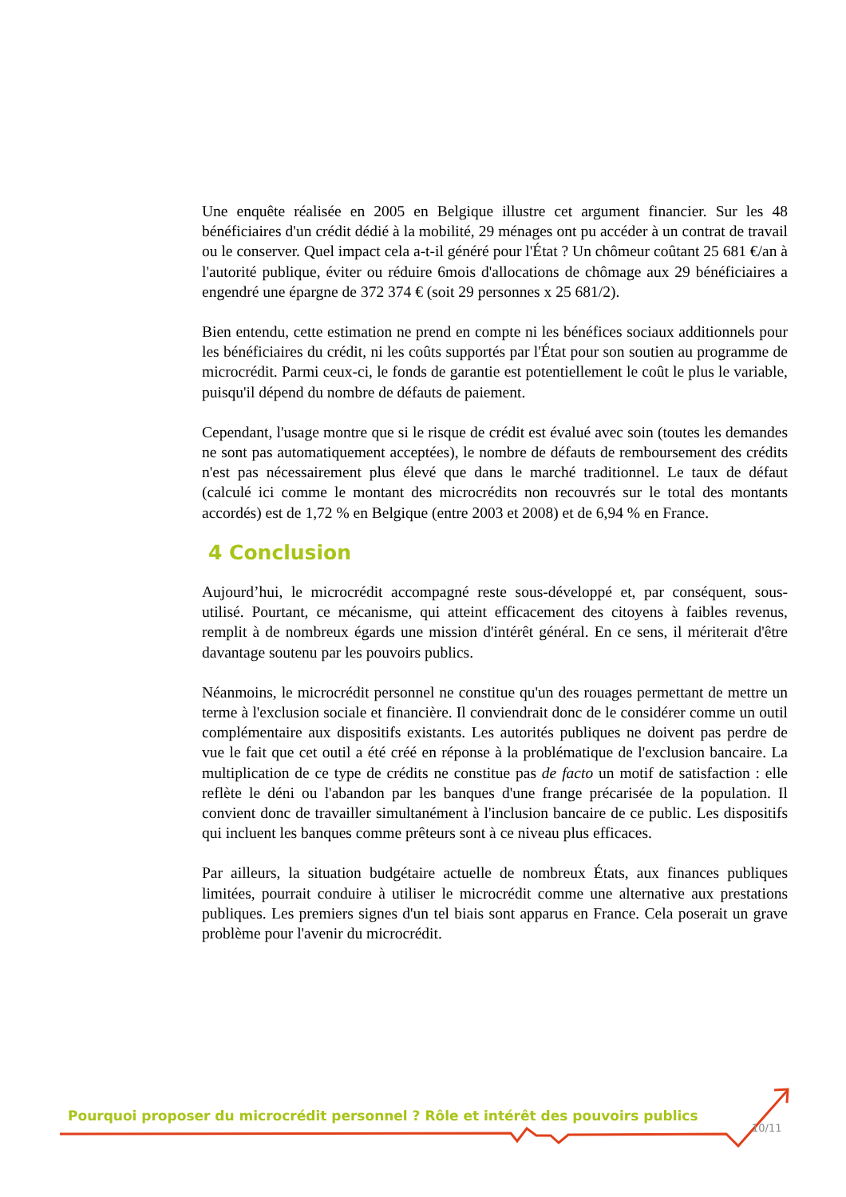Une enquête réalisée en 2005 en Belgique illustre cet argument financier. Sur les 48 bénéficiaires d'un crédit dédié à la mobilité, 29 ménages ont pu accéder à un contrat de travail ou le conserver. Quel impact cela a-t-il généré pour l'État ? Un chômeur coûtant 25 681 €/an à l'autorité publique, éviter ou réduire 6mois d'allocations de chômage aux 29 bénéficiaires a engendré une épargne de 372 374 € (soit 29 personnes x 25 681/2).
Bien entendu, cette estimation ne prend en compte ni les bénéfices sociaux additionnels pour les bénéficiaires du crédit, ni les coûts supportés par l'État pour son soutien au programme de microcrédit. Parmi ceux-ci, le fonds de garantie est potentiellement le coût le plus le variable, puisqu'il dépend du nombre de défauts de paiement.
Cependant, l'usage montre que si le risque de crédit est évalué avec soin (toutes les demandes ne sont pas automatiquement acceptées), le nombre de défauts de remboursement des crédits n'est pas nécessairement plus élevé que dans le marché traditionnel. Le taux de défaut (calculé ici comme le montant des microcrédits non recouvrés sur le total des montants accordés) est de 1,72 % en Belgique (entre 2003 et 2008) et de 6,94 % en France.
4 Conclusion
Aujourd’hui, le microcrédit accompagné reste sous-développé et, par conséquent, sous-utilisé. Pourtant, ce mécanisme, qui atteint efficacement des citoyens à faibles revenus, remplit à de nombreux égards une mission d'intérêt général. En ce sens, il mériterait d'être davantage soutenu par les pouvoirs publics.
Néanmoins, le microcrédit personnel ne constitue qu'un des rouages permettant de mettre un terme à l'exclusion sociale et financière. Il conviendrait donc de le considérer comme un outil complémentaire aux dispositifs existants. Les autorités publiques ne doivent pas perdre de vue le fait que cet outil a été créé en réponse à la problématique de l'exclusion bancaire. La multiplication de ce type de crédits ne constitue pas de facto un motif de satisfaction : elle reflète le déni ou l'abandon par les banques d'une frange précarisée de la population. Il convient donc de travailler simultanément à l'inclusion bancaire de ce public. Les dispositifs qui incluent les banques comme prêteurs sont à ce niveau plus efficaces.
Par ailleurs, la situation budgétaire actuelle de nombreux États, aux finances publiques limitées, pourrait conduire à utiliser le microcrédit comme une alternative aux prestations publiques. Les premiers signes d'un tel biais sont apparus en France. Cela poserait un grave problème pour l'avenir du microcrédit.
Pourquoi proposer du microcrédit personnel ? Rôle et intérêt des pouvoirs publics
10/11